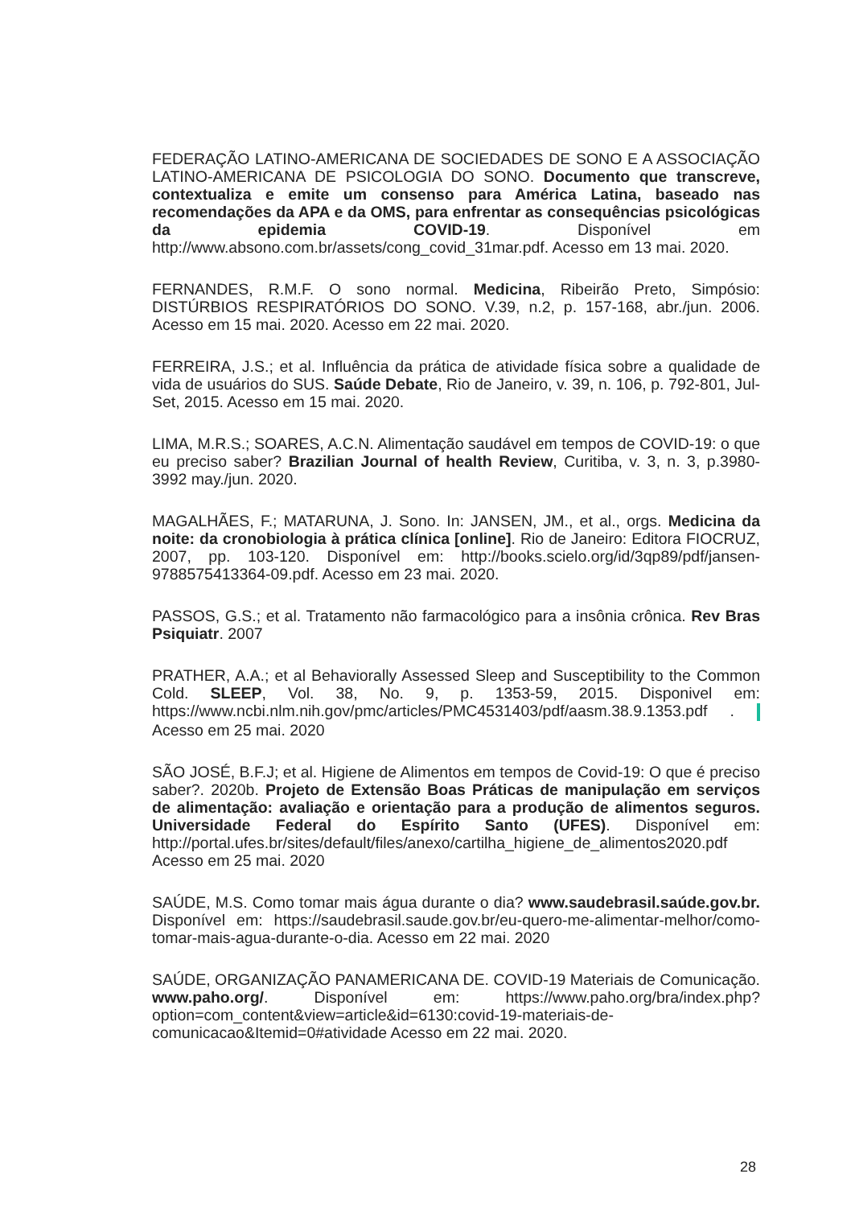FEDERAÇÃO LATINO-AMERICANA DE SOCIEDADES DE SONO E A ASSOCIAÇÃO LATINO-AMERICANA DE PSICOLOGIA DO SONO. Documento que transcreve, contextualiza e emite um consenso para América Latina, baseado nas recomendações da APA e da OMS, para enfrentar as consequências psicológicas da epidemia COVID-19. Disponível em http://www.absono.com.br/assets/cong_covid_31mar.pdf. Acesso em 13 mai. 2020.
FERNANDES, R.M.F. O sono normal. Medicina, Ribeirão Preto, Simpósio: DISTÚRBIOS RESPIRATÓRIOS DO SONO. V.39, n.2, p. 157-168, abr./jun. 2006. Acesso em 15 mai. 2020. Acesso em 22 mai. 2020.
FERREIRA, J.S.; et al. Influência da prática de atividade física sobre a qualidade de vida de usuários do SUS. Saúde Debate, Rio de Janeiro, v. 39, n. 106, p. 792-801, Jul-Set, 2015. Acesso em 15 mai. 2020.
LIMA, M.R.S.; SOARES, A.C.N. Alimentação saudável em tempos de COVID-19: o que eu preciso saber? Brazilian Journal of health Review, Curitiba, v. 3, n. 3, p.3980-3992 may./jun. 2020.
MAGALHÃES, F.; MATARUNA, J. Sono. In: JANSEN, JM., et al., orgs. Medicina da noite: da cronobiologia à prática clínica [online]. Rio de Janeiro: Editora FIOCRUZ, 2007, pp. 103-120. Disponível em: http://books.scielo.org/id/3qp89/pdf/jansen-9788575413364-09.pdf. Acesso em 23 mai. 2020.
PASSOS, G.S.; et al. Tratamento não farmacológico para a insônia crônica. Rev Bras Psiquiatr. 2007
PRATHER, A.A.; et al Behaviorally Assessed Sleep and Susceptibility to the Common Cold. SLEEP, Vol. 38, No. 9, p. 1353-59, 2015. Disponivel em: https://www.ncbi.nlm.nih.gov/pmc/articles/PMC4531403/pdf/aasm.38.9.1353.pdf . Acesso em 25 mai. 2020
SÃO JOSÉ, B.F.J; et al. Higiene de Alimentos em tempos de Covid-19: O que é preciso saber?. 2020b. Projeto de Extensão Boas Práticas de manipulação em serviços de alimentação: avaliação e orientação para a produção de alimentos seguros. Universidade Federal do Espírito Santo (UFES). Disponível em: http://portal.ufes.br/sites/default/files/anexo/cartilha_higiene_de_alimentos2020.pdf Acesso em 25 mai. 2020
SAÚDE, M.S. Como tomar mais água durante o dia? www.saudebrasil.saúde.gov.br. Disponível em: https://saudebrasil.saude.gov.br/eu-quero-me-alimentar-melhor/como-tomar-mais-agua-durante-o-dia. Acesso em 22 mai. 2020
SAÚDE, ORGANIZAÇÃO PANAMERICANA DE. COVID-19 Materiais de Comunicação. www.paho.org/. Disponível em: https://www.paho.org/bra/index.php?option=com_content&view=article&id=6130:covid-19-materiais-de-comunicacao&Itemid=0#atividade Acesso em 22 mai. 2020.
28